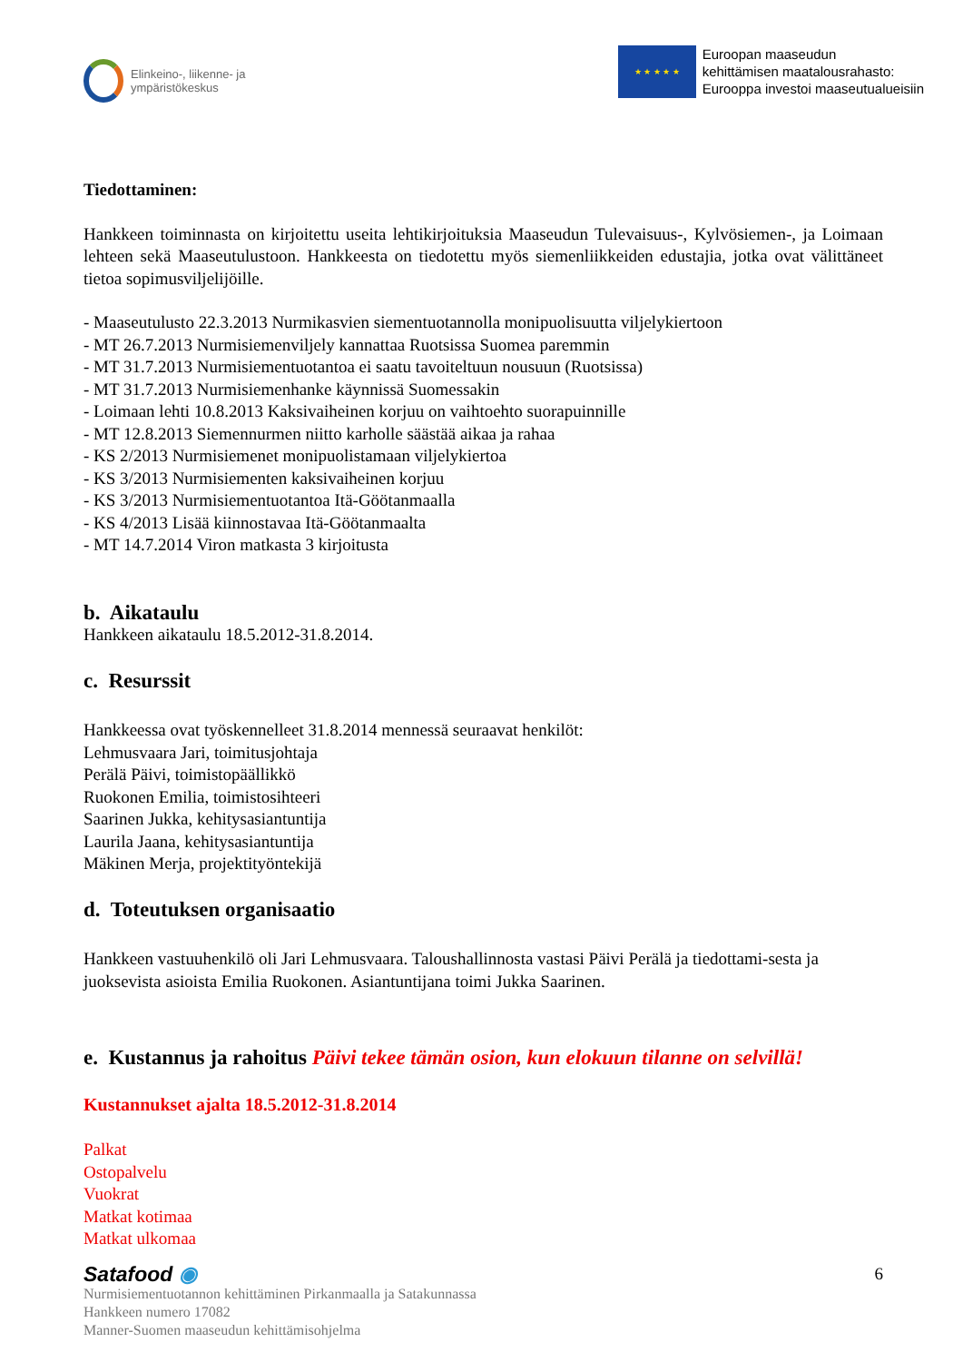Elinkeino-, liikenne- ja
ympäristökeskus
★ ★ ★ ★ ★
Euroopan maaseudun
kehittämisen maatalousrahasto:
Eurooppa investoi maaseutualueisiin
Tiedottaminen:
Hankkeen toiminnasta on kirjoitettu useita lehtikirjoituksia Maaseudun Tulevaisuus-, Kylvösiemen-, ja Loimaan lehteen sekä Maaseutulustoon. Hankkeesta on tiedotettu myös siemenliikkeiden edustajia, jotka ovat välittäneet tietoa sopimusviljelijöille.
- Maaseutulusto 22.3.2013 Nurmikasvien siementuotannolla monipuolisuutta viljelykiertoon
- MT 26.7.2013 Nurmisiemenviljely kannattaa Ruotsissa Suomea paremmin
- MT 31.7.2013 Nurmisiementuotantoa ei saatu tavoiteltuun nousuun (Ruotsissa)
- MT 31.7.2013 Nurmisiemenhanke käynnissä Suomessakin
- Loimaan lehti 10.8.2013 Kaksivaiheinen korjuu on vaihtoehto suorapuinnille
- MT 12.8.2013 Siemennurmen niitto karholle säästää aikaa ja rahaa
- KS 2/2013 Nurmisiemenet monipuolistamaan viljelykiertoa
- KS 3/2013 Nurmisiementen kaksivaiheinen korjuu
- KS 3/2013 Nurmisiementuotantoa Itä-Göötanmaalla
- KS 4/2013 Lisää kiinnostavaa Itä-Göötanmaalta
- MT 14.7.2014 Viron matkasta 3 kirjoitusta
b. Aikataulu
Hankkeen aikataulu 18.5.2012-31.8.2014.
c. Resurssit
Hankkeessa ovat työskennelleet 31.8.2014 mennessä seuraavat henkilöt:
Lehmusvaara Jari, toimitusjohtaja
Perälä Päivi, toimistopäällikkö
Ruokonen Emilia, toimistosihteeri
Saarinen Jukka, kehitysasiantuntija
Laurila Jaana, kehitysasiantuntija
Mäkinen Merja, projektityöntekijä
d. Toteutuksen organisaatio
Hankkeen vastuuhenkilö oli Jari Lehmusvaara. Taloushallinnosta vastasi Päivi Perälä ja tiedottami-sesta ja juoksevista asioista Emilia Ruokonen. Asiantuntijana toimi Jukka Saarinen.
e. Kustannus ja rahoitus Päivi tekee tämän osion, kun elokuun tilanne on selvillä!
Kustannukset ajalta 18.5.2012-31.8.2014
Palkat
Ostopalvelu
Vuokrat
Matkat kotimaa
Matkat ulkomaa
Satafood ◉ 6
Nurmisiementuotannon kehittäminen Pirkanmaalla ja Satakunnassa
Hankkeen numero 17082
Manner-Suomen maaseudun kehittämisohjelma